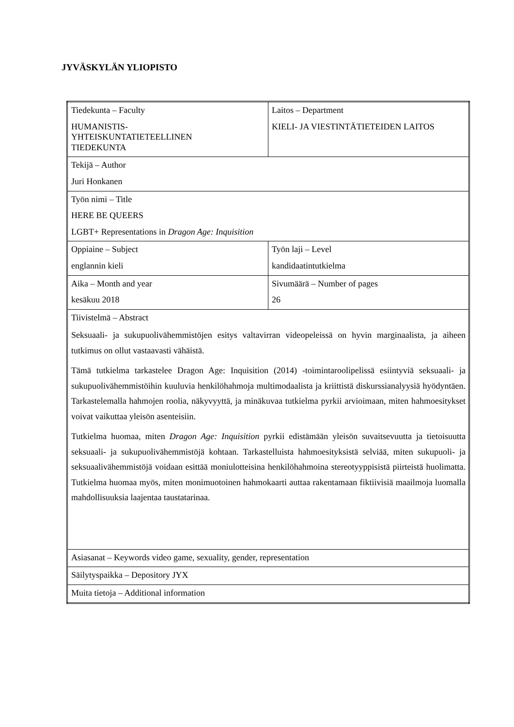JYVÄSKYLÄN YLIOPISTO
| Tiedekunta – Faculty HUMANISTIS- YHTEISKUNTATIETEELLINEN TIEDEKUNTA | Laitos – Department KIELI- JA VIESTINTÄTIETEIDEN LAITOS |
| Tekijä – Author Juri Honkanen | |
| Työn nimi – Title HERE BE QUEERS LGBT+ Representations in Dragon Age: Inquisition | |
| Oppiaine – Subject englannin kieli | Työn laji – Level kandidaatintutkielma |
| Aika – Month and year kesäkuu 2018 | Sivumäärä – Number of pages 26 |
| Tiivistelmä – Abstract Seksuaali- ja sukupuolivähemmistöjen esitys valtavirran videopeleissä on hyvin marginaalista, ja aiheen tutkimus on ollut vastaavasti vähäistä. Tämä tutkielma tarkastelee Dragon Age: Inquisition (2014) -toimintaroolipelissä esiintyviä seksuaali- ja sukupuolivähemmistöihin kuuluvia henkilöhahmoja multimodaalista ja kriittistä diskurssianalyysiä hyödyntäen. Tarkastelemalla hahmojen roolia, näkyvyyttä, ja minäkuvaa tutkielma pyrkii arvioimaan, miten hahmoesitykset voivat vaikuttaa yleisön asenteisiin. Tutkielma huomaa, miten Dragon Age: Inquisition pyrkii edistämään yleisön suvaitsevuutta ja tietoisuutta seksuaali- ja sukupuolivähemmistöjä kohtaan. Tarkastelluista hahmoesityksistä selviää, miten sukupuoli- ja seksuaalivähemmistöjä voidaan esittää moniulotteisina henkilöhahmoina stereotyyppisistä piirteistä huolimatta. Tutkielma huomaa myös, miten monimuotoinen hahmokaarti auttaa rakentamaan fiktiivisiä maailmoja luomalla mahdollisuuksia laajentaa taustatarinaa. | |
| Asiasanat – Keywords video game, sexuality, gender, representation | |
| Säilytyspaikka – Depository JYX | |
| Muita tietoja – Additional information | |